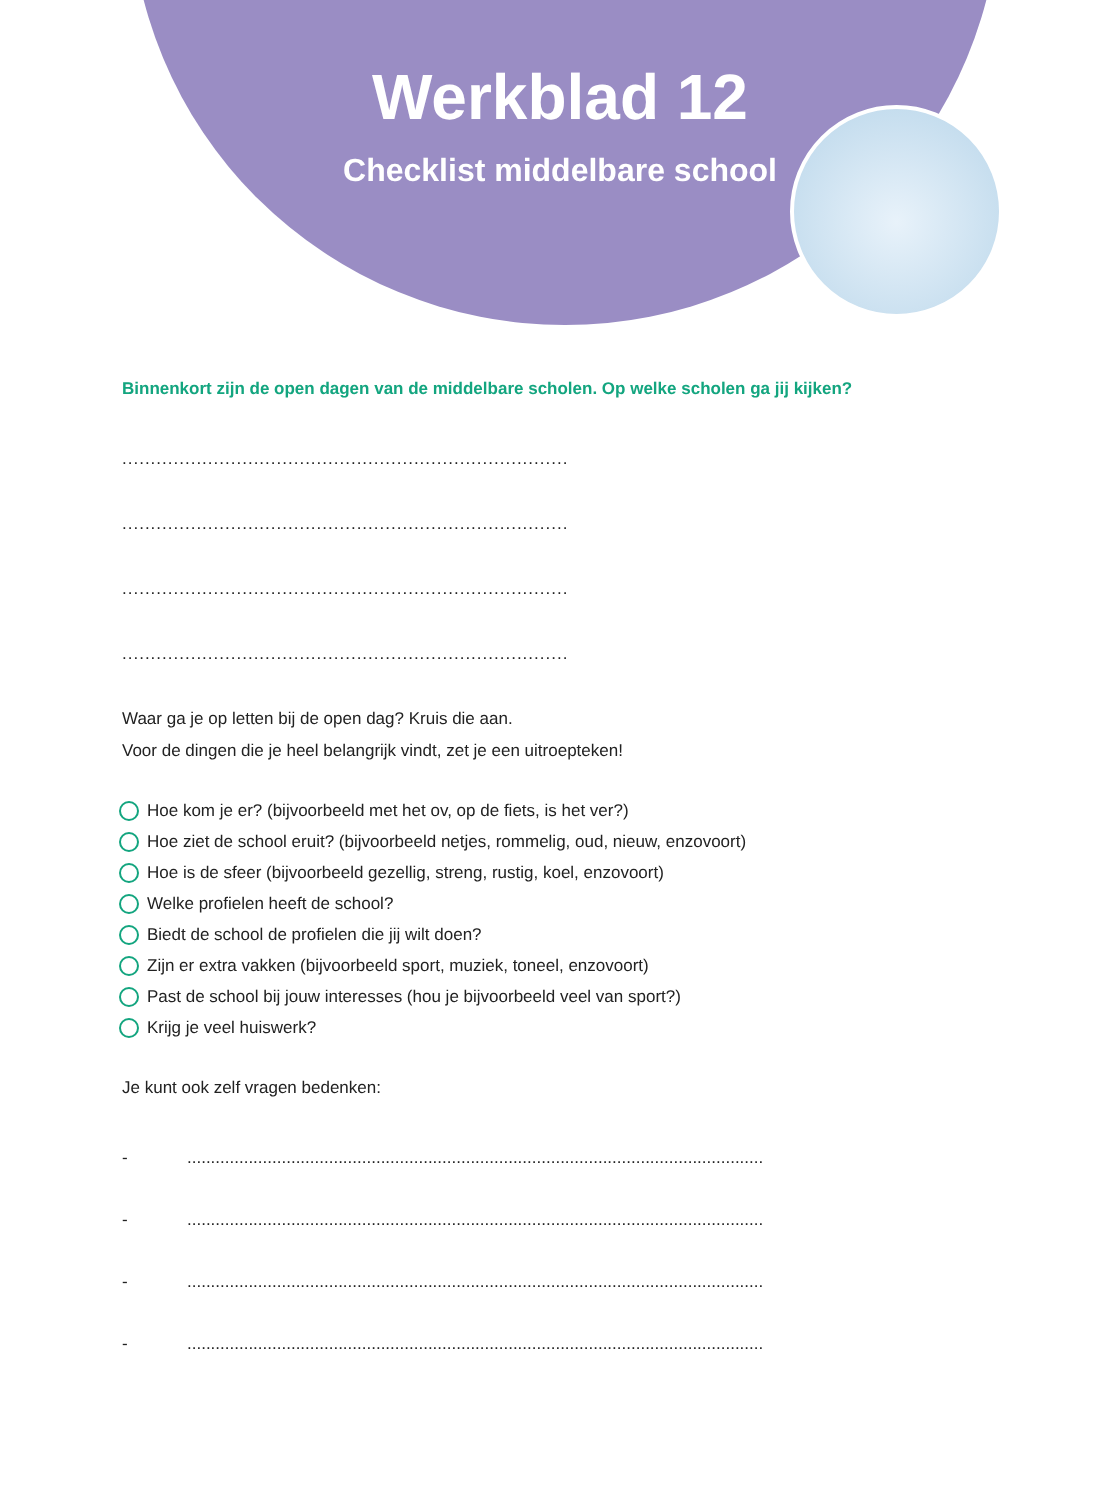Werkblad 12
Checklist middelbare school
Binnenkort zijn de open dagen van de middelbare scholen. Op welke scholen ga jij kijken?
..............................................................................
..............................................................................
..............................................................................
..............................................................................
Waar ga je op letten bij de open dag? Kruis die aan.
Voor de dingen die je heel belangrijk vindt, zet je een uitroepteken!
Hoe kom je er? (bijvoorbeeld met het ov, op de fiets, is het ver?)
Hoe ziet de school eruit? (bijvoorbeeld netjes, rommelig, oud, nieuw, enzovoort)
Hoe is de sfeer (bijvoorbeeld gezellig, streng, rustig, koel, enzovoort)
Welke profielen heeft de school?
Biedt de school de profielen die jij wilt doen?
Zijn er extra vakken (bijvoorbeeld sport, muziek, toneel, enzovoort)
Past de school bij jouw interesses (hou je bijvoorbeeld veel van sport?)
Krijg je veel huiswerk?
Je kunt ook zelf vragen bedenken:
-..........................................................................................................................
-..........................................................................................................................
-..........................................................................................................................
-..........................................................................................................................